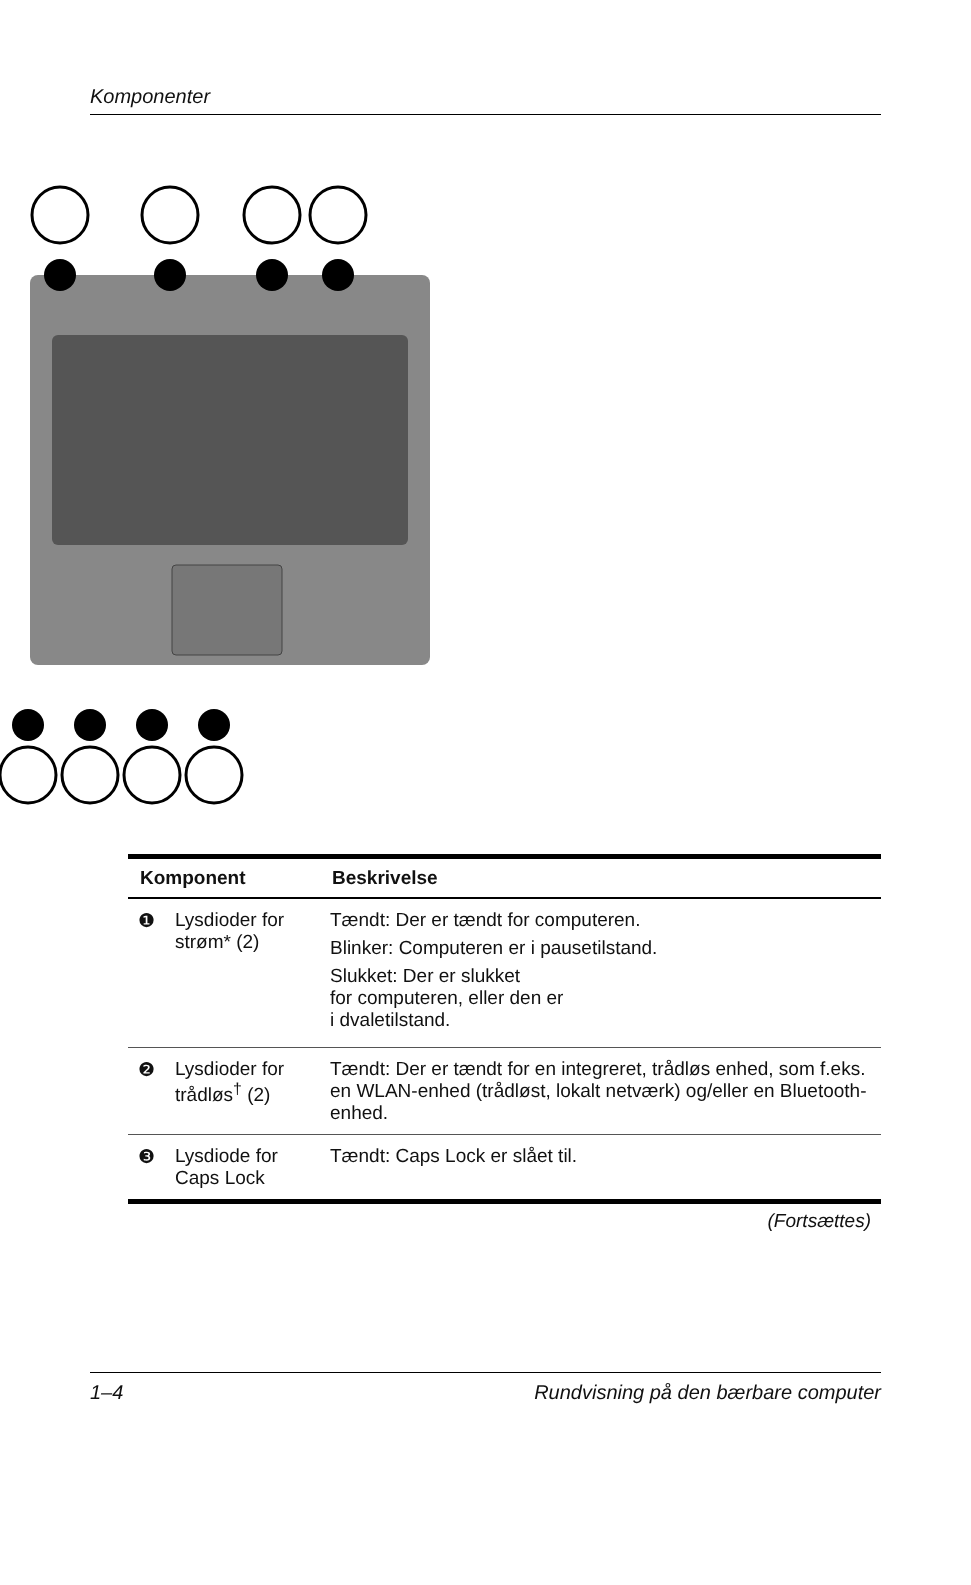Komponenter
| Komponent | | Beskrivelse |
| --- | --- | --- |
| ❶ | Lysdioder for strøm* (2) | Tændt: Der er tændt for computeren. Blinker: Computeren er i pausetilstand. Slukket: Der er slukket for computeren, eller den er i dvaletilstand. |
| ❷ | Lysdioder for trådløs<sup>†</sup> (2) | Tændt: Der er tændt for en integreret, trådløs enhed, som f.eks. en WLAN-enhed (trådløst, lokalt netværk) og/eller en Bluetooth-enhed. |
| ❸ | Lysdiode for Caps Lock | Tændt: Caps Lock er slået til. |
(Fortsættes)
1–4 Rundvisning på den bærbare computer